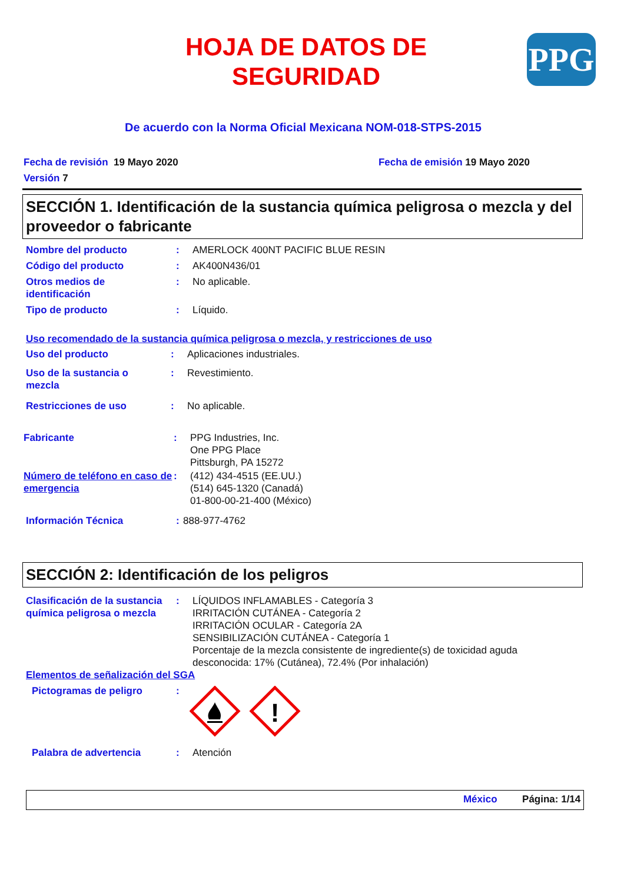HOJA DE DATOS DE SEGURIDAD
PPG
De acuerdo con la Norma Oficial Mexicana NOM-018-STPS-2015
Fecha de revisión 19 Mayo 2020 Fecha de emisión 19 Mayo 2020
Versión 7
SECCIÓN 1. Identificación de la sustancia química peligrosa o mezcla y del proveedor o fabricante
Nombre del producto : AMERLOCK 400NT PACIFIC BLUE RESIN
Código del producto : AK400N436/01
Otros medios de
identificación
: No aplicable.
Tipo de producto : Líquido.
Uso recomendado de la sustancia química peligrosa o mezcla, y restricciones de uso
Uso del producto : Aplicaciones industriales.
Uso de la sustancia o
mezcla
: Revestimiento.
Restricciones de uso : No aplicable.
Fabricante : PPG Industries, Inc.
One PPG Place
Pittsburgh, PA 15272
Número de teléfono en caso de emergencia
: (412) 434-4515 (EE.UU.)
(514) 645-1320 (Canadá)
01-800-00-21-400 (México)
Información Técnica : 888-977-4762
SECCIÓN 2: Identificación de los peligros
Clasificación de la sustancia química peligrosa o mezcla
: LÍQUIDOS INFLAMABLES - Categoría 3
IRRITACIÓN CUTÁNEA - Categoría 2
IRRITACIÓN OCULAR - Categoría 2A
SENSIBILIZACIÓN CUTÁNEA - Categoría 1
Porcentaje de la mezcla consistente de ingrediente(s) de toxicidad aguda
desconocida: 17% (Cutánea), 72.4% (Por inhalación)
Elementos de señalización del SGA
Pictogramas de peligro :
!
Palabra de advertencia : Atención
México Página: 1/14